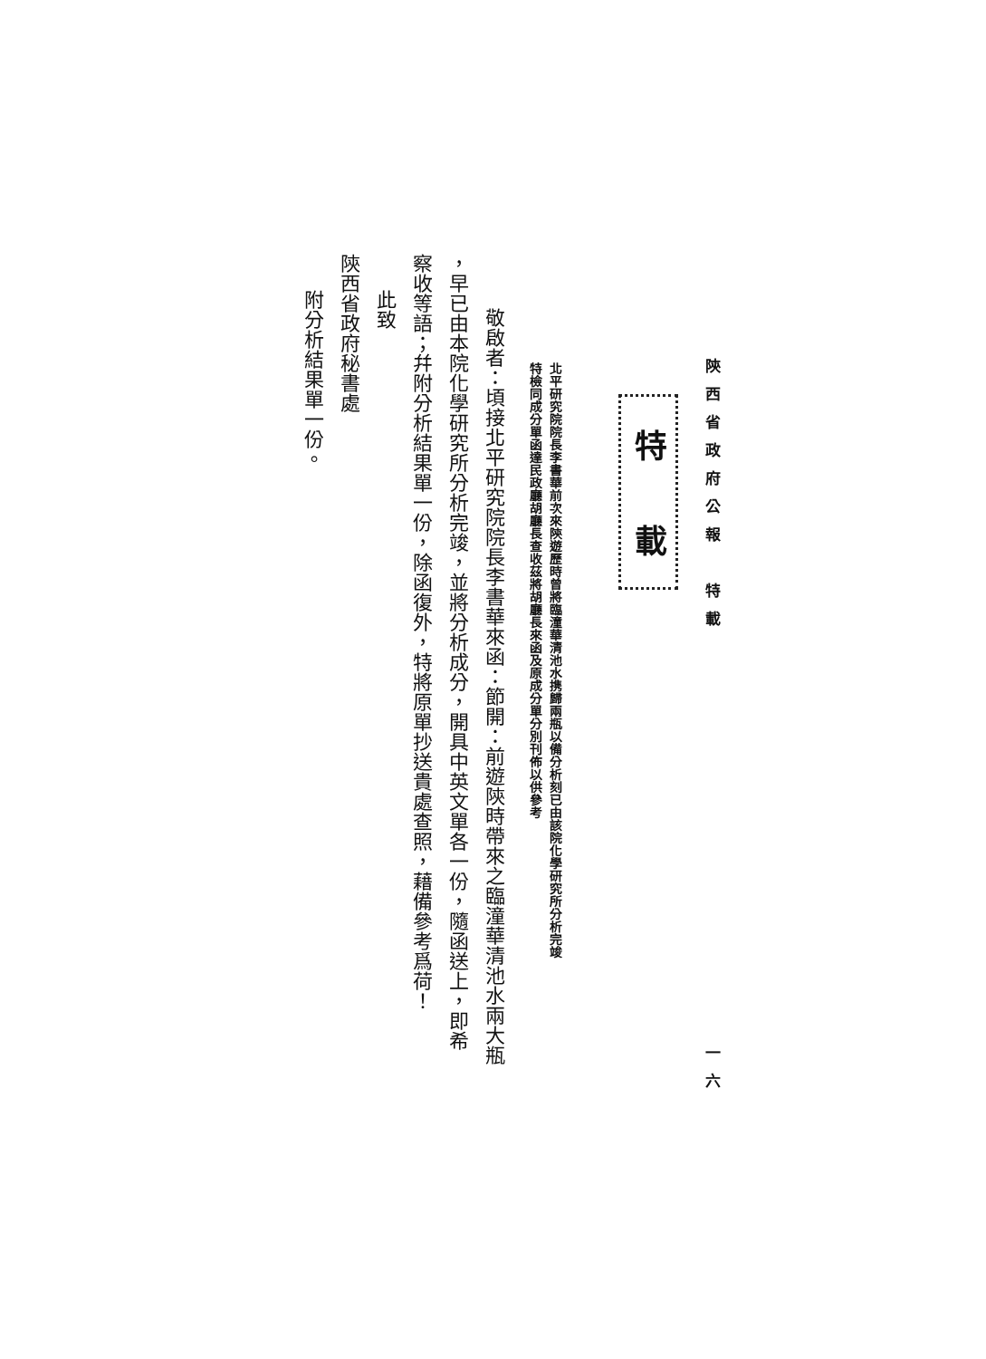陝西省政府公報　特載 一六
特 載
北平研究院院長李書華前次來陝遊歷時曾將臨潼華清池水携歸兩瓶以備分析刻已由該院化學研究所分析完竣
特檢同成分單函達民政廳胡廳長查收茲將胡廳長來函及原成分單分別刊佈以供參考
敬啟者：頃接北平研究院院長李書華來函：節開：前遊陝時帶來之臨潼華清池水兩大瓶
，早已由本院化學研究所分析完竣，並將分析成分，開具中英文單各一份，隨函送上，即希
察收等語；幷附分析結果單一份，除函復外，特將原單抄送貴處查照，藉備參考爲荷！
此致
陝西省政府秘書處
附分析結果單一份。